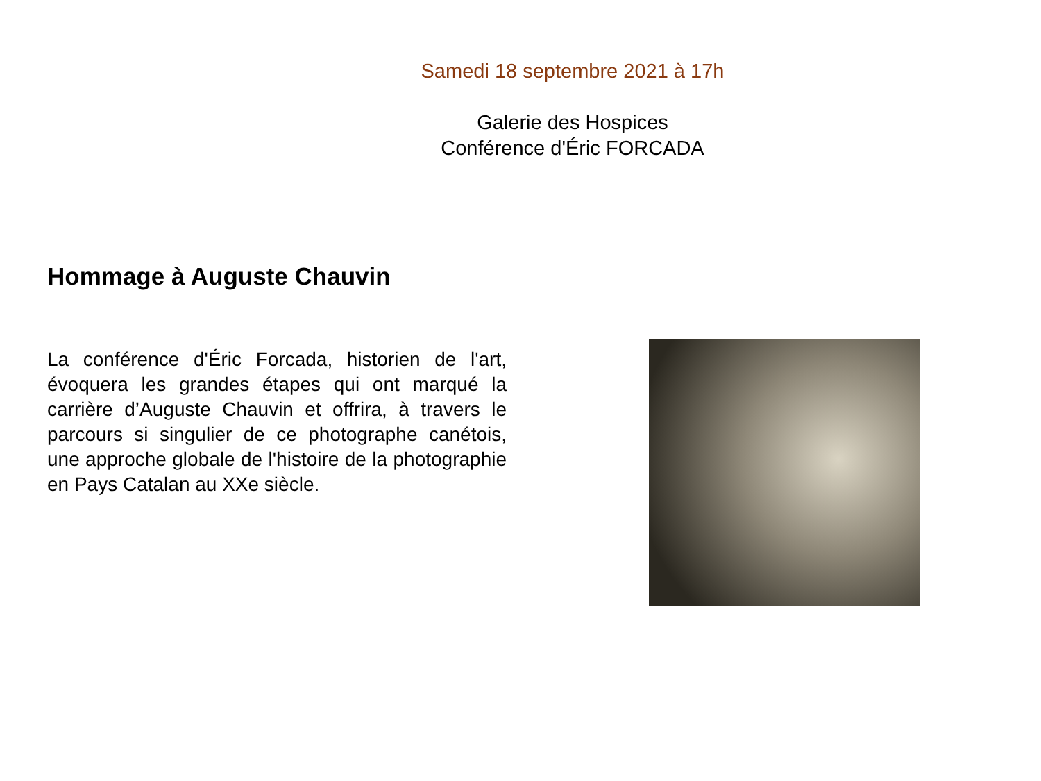Samedi 18 septembre 2021 à 17h
Galerie des Hospices
Conférence d'Éric FORCADA
Hommage à Auguste Chauvin
La conférence d'Éric Forcada, historien de l'art, évoquera les grandes étapes qui ont marqué la carrière d’Auguste Chauvin et offrira, à travers le parcours si singulier de ce photographe canétois, une approche globale de l'histoire de la photographie en Pays Catalan au XXe siècle.